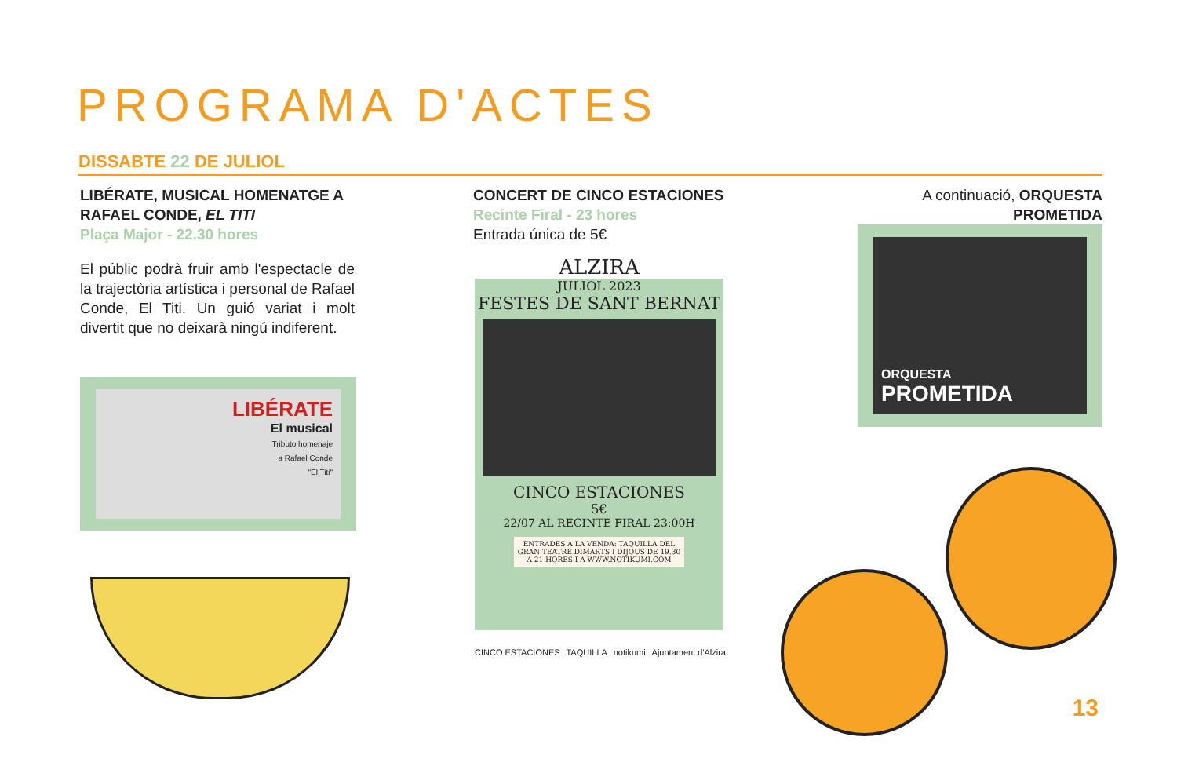PROGRAMA D'ACTES
DISSABTE 22 DE JULIOL
LIBÉRATE, MUSICAL HOMENATGE A RAFAEL CONDE, EL TITI
Plaça Major - 22.30 hores
El públic podrà fruir amb l'espectacle de la trajectòria artística i personal de Rafael Conde, El Titi. Un guió variat i molt divertit que no deixarà ningú indiferent.
CONCERT DE CINCO ESTACIONES
Recinte Firal - 23 hores
Entrada única de 5€
A continuació, ORQUESTA PROMETIDA
LIBÉRATE
El musical
Tributo homenaje
a Rafael Conde
"El Titi"
ALZIRA
JULIOL 2023
FESTES DE SANT BERNAT
CINCO ESTACIONES
5€
22/07 AL RECINTE FIRAL 23:00H
ENTRADES A LA VENDA: TAQUILLA DEL GRAN TEATRE DIMARTS I DIJOUS DE 19.30 A 21 HORES I A WWW.NOTIKUMI.COM
CINCO ESTACIONES TAQUILLA notikumi Ajuntament d'Alzira
ORQUESTA
PROMETIDA
13